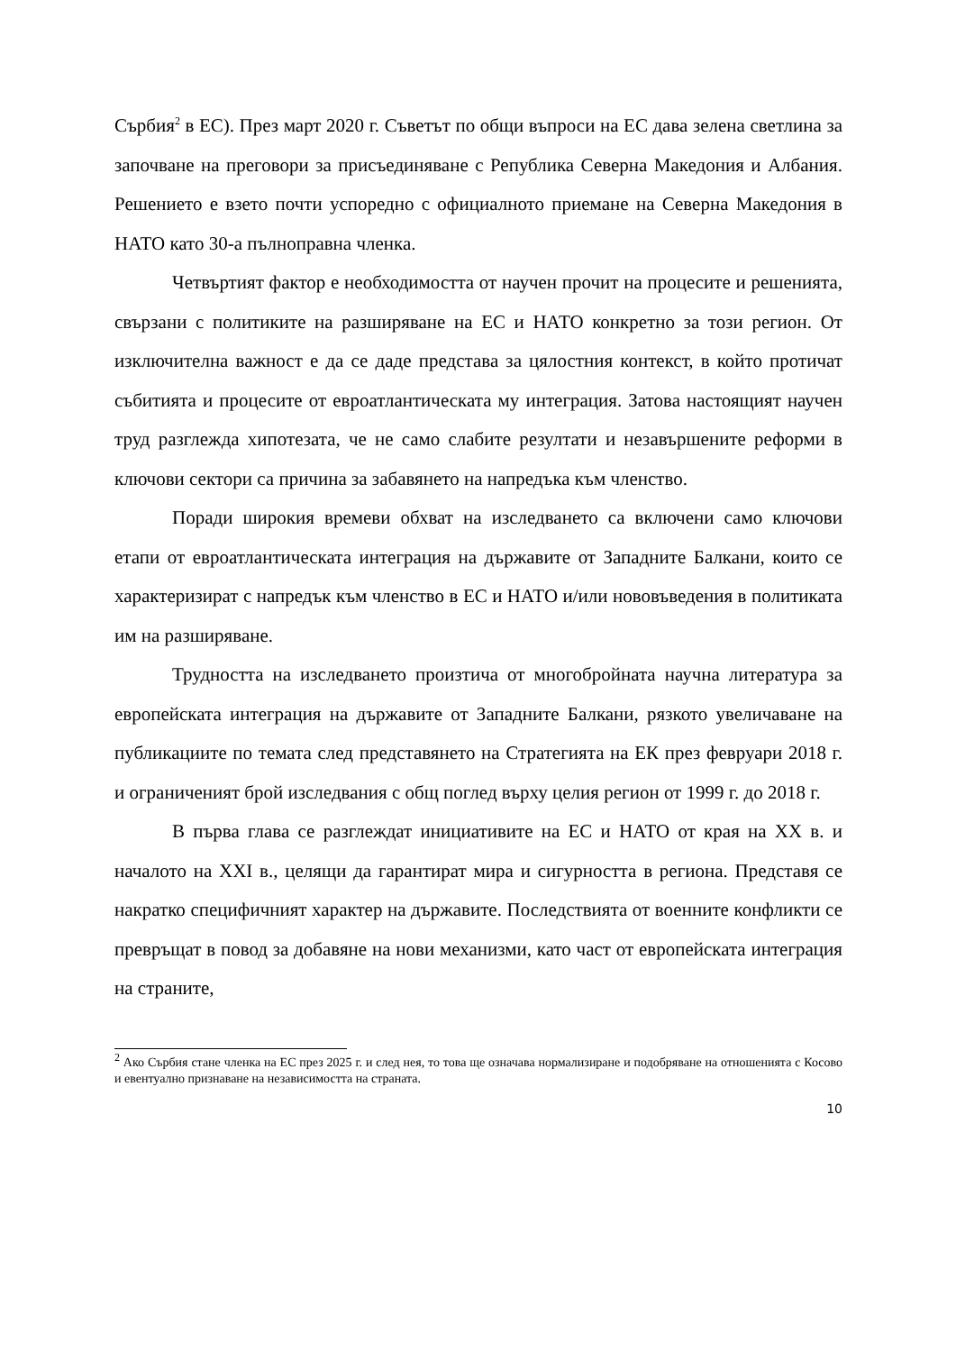Сърбия<sup>2</sup> в ЕС). През март 2020 г. Съветът по общи въпроси на ЕС дава зелена светлина за започване на преговори за присъединяване с Република Северна Македония и Албания. Решението е взето почти успоредно с официалното приемане на Северна Македония в НАТО като 30-а пълноправна членка.
Четвъртият фактор е необходимостта от научен прочит на процесите и решенията, свързани с политиките на разширяване на ЕС и НАТО конкретно за този регион. От изключителна важност е да се даде представа за цялостния контекст, в който протичат събитията и процесите от евроатлантическата му интеграция. Затова настоящият научен труд разглежда хипотезата, че не само слабите резултати и незавършените реформи в ключови сектори са причина за забавянето на напредъка към членство.
Поради широкия времеви обхват на изследването са включени само ключови етапи от евроатлантическата интеграция на държавите от Западните Балкани, които се характеризират с напредък към членство в ЕС и НАТО и/или нововъведения в политиката им на разширяване.
Трудността на изследването произтича от многобройната научна литература за европейската интеграция на държавите от Западните Балкани, рязкото увеличаване на публикациите по темата след представянето на Стратегията на ЕК през февруари 2018 г. и ограниченият брой изследвания с общ поглед върху целия регион от 1999 г. до 2018 г.
В първа глава се разглеждат инициативите на ЕС и НАТО от края на XX в. и началото на XXI в., целящи да гарантират мира и сигурността в региона. Представя се накратко специфичният характер на държавите. Последствията от военните конфликти се превръщат в повод за добавяне на нови механизми, като част от европейската интеграция на страните,
<sup>2</sup> Ако Сърбия стане членка на ЕС през 2025 г. и след нея, то това ще означава нормализиране и подобряване на отношенията с Косово и евентуално признаване на независимостта на страната.
10